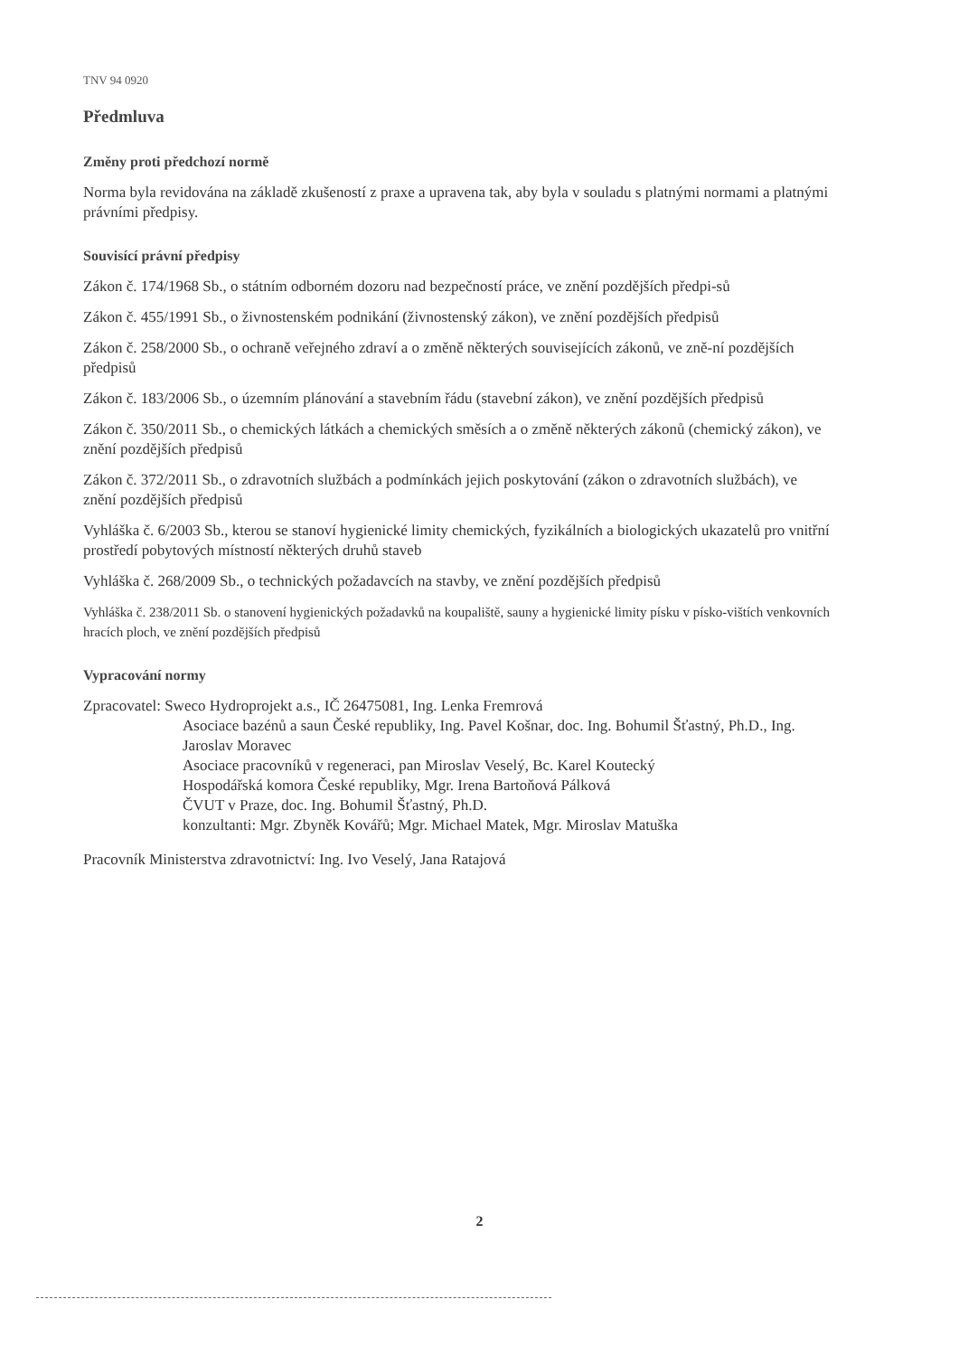TNV 94 0920
Předmluva
Změny proti předchozí normě
Norma byla revidována na základě zkušeností z praxe a upravena tak, aby byla v souladu s platnými normami a platnými právními předpisy.
Souvisící právní předpisy
Zákon č. 174/1968 Sb., o státním odborném dozoru nad bezpečností práce, ve znění pozdějších předpi-sů
Zákon č. 455/1991 Sb., o živnostenském podnikání (živnostenský zákon), ve znění pozdějších předpisů
Zákon č. 258/2000 Sb., o ochraně veřejného zdraví a o změně některých souvisejících zákonů, ve zně-ní pozdějších předpisů
Zákon č. 183/2006 Sb., o územním plánování a stavebním řádu (stavební zákon), ve znění pozdějších předpisů
Zákon č. 350/2011 Sb., o chemických látkách a chemických směsích a o změně některých zákonů (chemický zákon), ve znění pozdějších předpisů
Zákon č. 372/2011 Sb., o zdravotních službách a podmínkách jejich poskytování (zákon o zdravotních službách), ve znění pozdějších předpisů
Vyhláška č. 6/2003 Sb., kterou se stanoví hygienické limity chemických, fyzikálních a biologických ukazatelů pro vnitřní prostředí pobytových místností některých druhů staveb
Vyhláška č. 268/2009 Sb., o technických požadavcích na stavby, ve znění pozdějších předpisů
Vyhláška č. 238/2011 Sb. o stanovení hygienických požadavků na koupaliště, sauny a hygienické limity písku v písko-vištích venkovních hracích ploch, ve znění pozdějších předpisů
Vypracování normy
Zpracovatel: Sweco Hydroprojekt a.s., IČ 26475081, Ing. Lenka Fremrová
Asociace bazénů a saun České republiky, Ing. Pavel Košnar, doc. Ing. Bohumil Šťastný, Ph.D., Ing. Jaroslav Moravec
Asociace pracovníků v regeneraci, pan Miroslav Veselý, Bc. Karel Koutecký
Hospodářská komora České republiky, Mgr. Irena Bartoňová Pálková
ČVUT v Praze, doc. Ing. Bohumil Šťastný, Ph.D.
konzultanti: Mgr. Zbyněk Kovářů; Mgr. Michael Matek, Mgr. Miroslav Matuška
Pracovník Ministerstva zdravotnictví: Ing. Ivo Veselý, Jana Ratajová
2